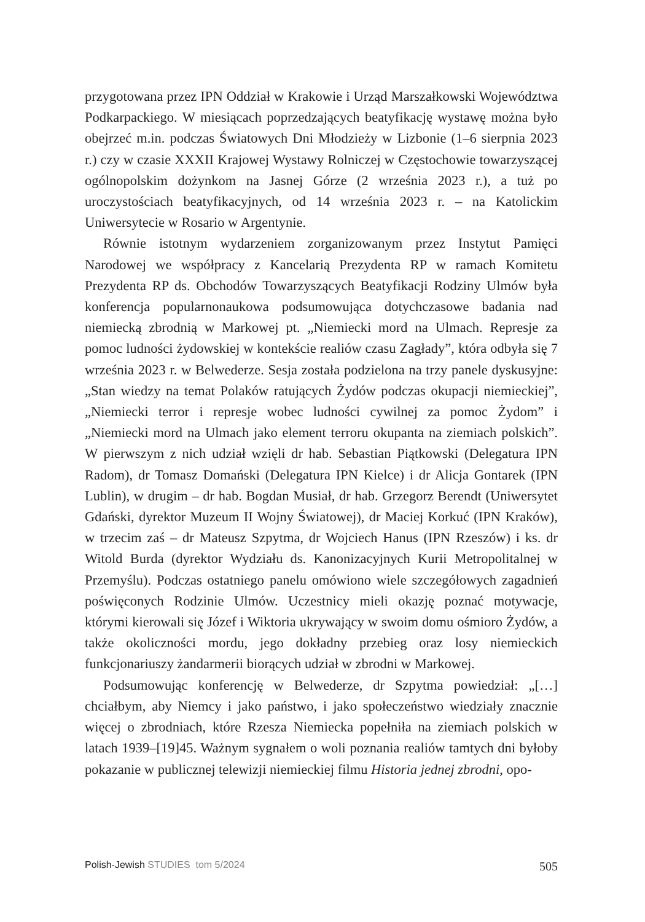przygotowana przez IPN Oddział w Krakowie i Urząd Marszałkowski Województwa Podkarpackiego. W miesiącach poprzedzających beatyfikację wystawę można było obejrzeć m.in. podczas Światowych Dni Młodzieży w Lizbonie (1–6 sierpnia 2023 r.) czy w czasie XXXII Krajowej Wystawy Rolniczej w Częstochowie towarzyszącej ogólnopolskim dożynkom na Jasnej Górze (2 września 2023 r.), a tuż po uroczystościach beatyfikacyjnych, od 14 września 2023 r. – na Katolickim Uniwersytecie w Rosario w Argentynie.
Równie istotnym wydarzeniem zorganizowanym przez Instytut Pamięci Narodowej we współpracy z Kancelarią Prezydenta RP w ramach Komitetu Prezydenta RP ds. Obchodów Towarzyszących Beatyfikacji Rodziny Ulmów była konferencja popularnonaukowa podsumowująca dotychczasowe badania nad niemiecką zbrodnią w Markowej pt. „Niemiecki mord na Ulmach. Represje za pomoc ludności żydowskiej w kontekście realiów czasu Zagłady”, która odbyła się 7 września 2023 r. w Belwederze. Sesja została podzielona na trzy panele dyskusyjne: „Stan wiedzy na temat Polaków ratujących Żydów podczas okupacji niemieckiej”, „Niemiecki terror i represje wobec ludności cywilnej za pomoc Żydom” i „Niemiecki mord na Ulmach jako element terroru okupanta na ziemiach polskich”. W pierwszym z nich udział wzięli dr hab. Sebastian Piątkowski (Delegatura IPN Radom), dr Tomasz Domański (Delegatura IPN Kielce) i dr Alicja Gontarek (IPN Lublin), w drugim – dr hab. Bogdan Musiał, dr hab. Grzegorz Berendt (Uniwersytet Gdański, dyrektor Muzeum II Wojny Światowej), dr Maciej Korkuć (IPN Kraków), w trzecim zaś – dr Mateusz Szpytma, dr Wojciech Hanus (IPN Rzeszów) i ks. dr Witold Burda (dyrektor Wydziału ds. Kanonizacyjnych Kurii Metropolitalnej w Przemyślu). Podczas ostatniego panelu omówiono wiele szczegółowych zagadnień poświęconych Rodzinie Ulmów. Uczestnicy mieli okazję poznać motywacje, którymi kierowali się Józef i Wiktoria ukrywający w swoim domu ośmioro Żydów, a także okoliczności mordu, jego dokładny przebieg oraz losy niemieckich funkcjonariuszy żandarmerii biorących udział w zbrodni w Markowej.
Podsumowując konferencję w Belwederze, dr Szpytma powiedział: „[…] chciałbym, aby Niemcy i jako państwo, i jako społeczeństwo wiedziały znacznie więcej o zbrodniach, które Rzesza Niemiecka popełniła na ziemiach polskich w latach 1939–[19]45. Ważnym sygnałem o woli poznania realiów tamtych dni byłoby pokazanie w publicznej telewizji niemieckiej filmu Historia jednej zbrodni, opo-
Polish-Jewish STUDIES tom 5/2024 505